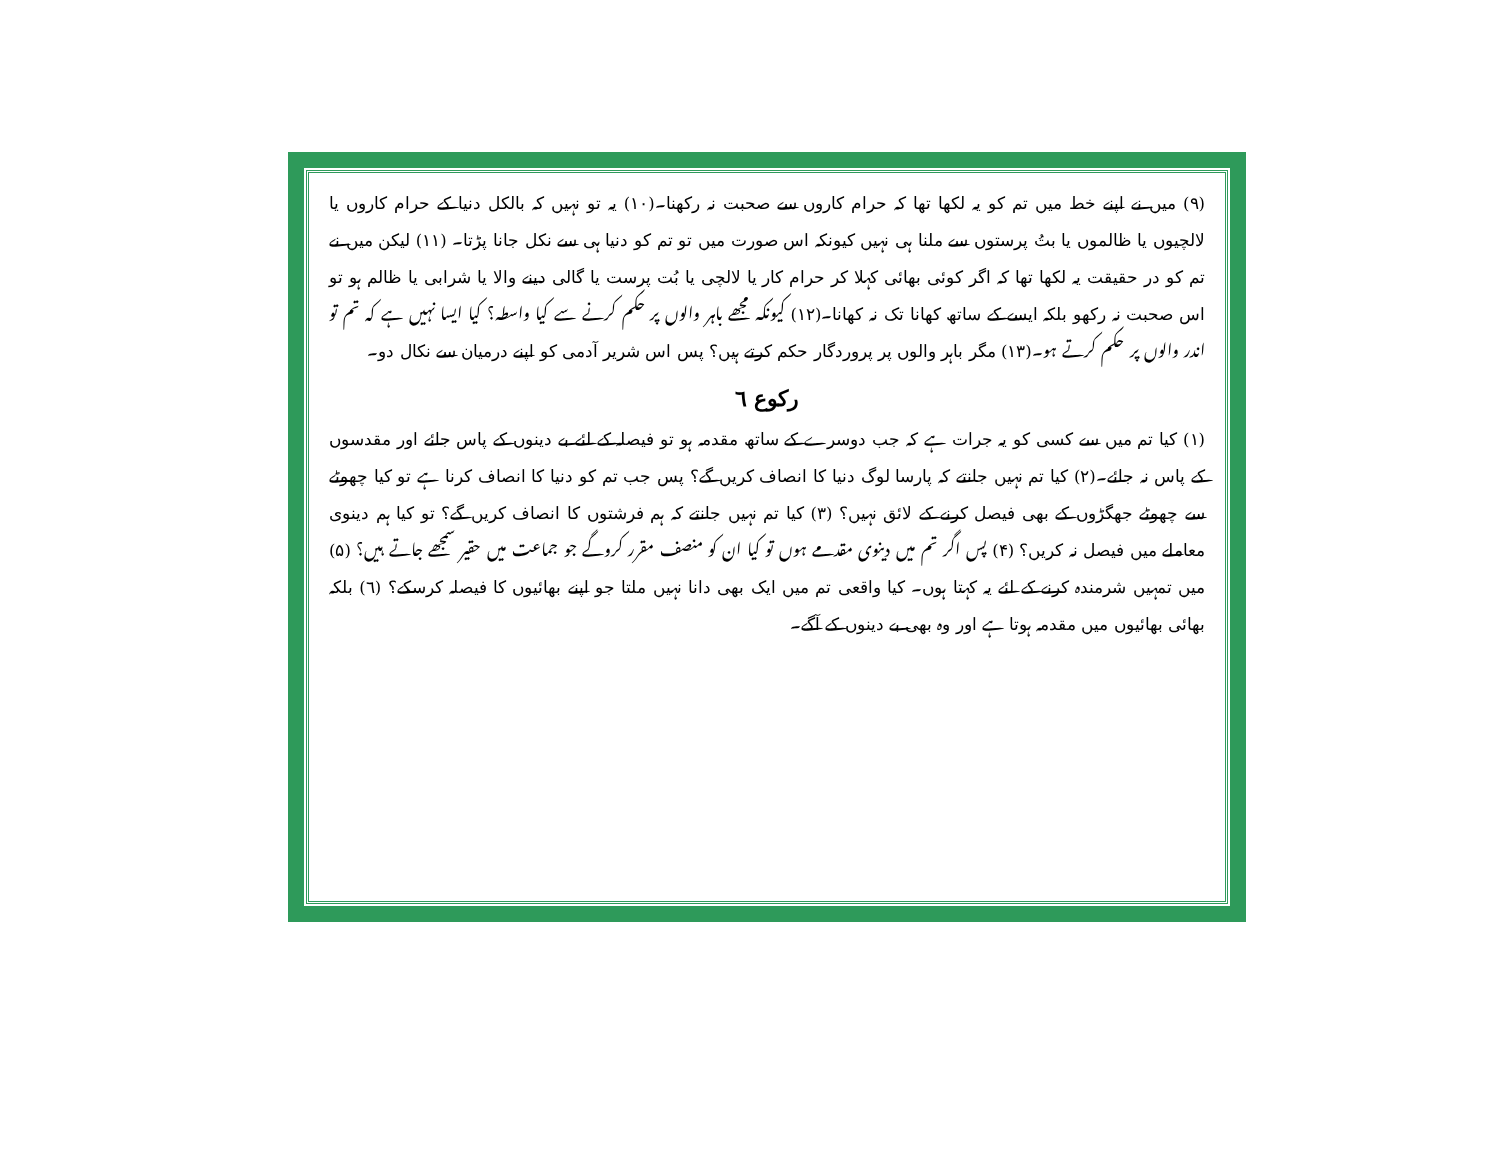(۹) میں نے اپنے خط میں تم کو یہ لکھا تھا کہ حرام کاروں سے صحبت نہ رکھنا۔(۱۰) یہ تو نہیں کہ بالکل دنیا کے حرام کاروں یا لالچیوں یا ظالموں یا بتُ پرستوں سے ملنا ہی نہیں کیونکہ اس صورت میں تو تم کو دنیا ہی سے نکل جانا پڑتا۔ (۱۱) لیکن میں نے تم کو در حقیقت یہ لکھا تھا کہ اگر کوئی بھائی کہلا کر حرام کار یا لالچی یا بُت پرست یا گالی دینے والا یا شرابی یا ظالم ہو تو اس صحبت نہ رکھو بلکہ ایسے کے ساتھ کھانا تک نہ کھانا۔(۱۲) کیونکہ مجھے باہر والوں پر حکم کرنے سے کیا واسطہ؟ کیا ایسا نہیں ہے کہ تم تو اندر والوں پر حکم کرتے ہو۔(۱۳) مگر باہر والوں پر پروردگار حکم کرتے ہیں؟ پس اس شریر آدمی کو اپنے درمیان سے نکال دو۔
رکوع ٦
(۱) کیا تم میں سے کسی کو یہ جرات ہے کہ جب دوسرے کے ساتھ مقدمہ ہو تو فیصلہ کے لئے بے دینوں کے پاس جائے اور مقدسوں کے پاس نہ جائے۔(۲) کیا تم نہیں جانتے کہ پارسا لوگ دنیا کا انصاف کریں گے؟ پس جب تم کو دنیا کا انصاف کرنا ہے تو کیا چھوٹے سے چھوٹے جھگڑوں کے بھی فیصل کرنے کے لائق نہیں؟ (۳) کیا تم نہیں جانتے کہ ہم فرشتوں کا انصاف کریں گے؟ تو کیا ہم دینوی معاملے میں فیصل نہ کریں؟ (۴) پس اگر تم میں دینوی مقدمے ہوں تو کیا ان کو منصف مقرر کروگے جو جماعت میں حقیر سمجھے جاتے ہیں؟ (۵) میں تمہیں شرمندہ کرنے کے لئے یہ کہتا ہوں۔ کیا واقعی تم میں ایک بھی دانا نہیں ملتا جو اپنے بھائیوں کا فیصلہ کرسکے؟ (٦) بلکہ بھائی بھائیوں میں مقدمہ ہوتا ہے اور وہ بھی بے دینوں کے آگے۔